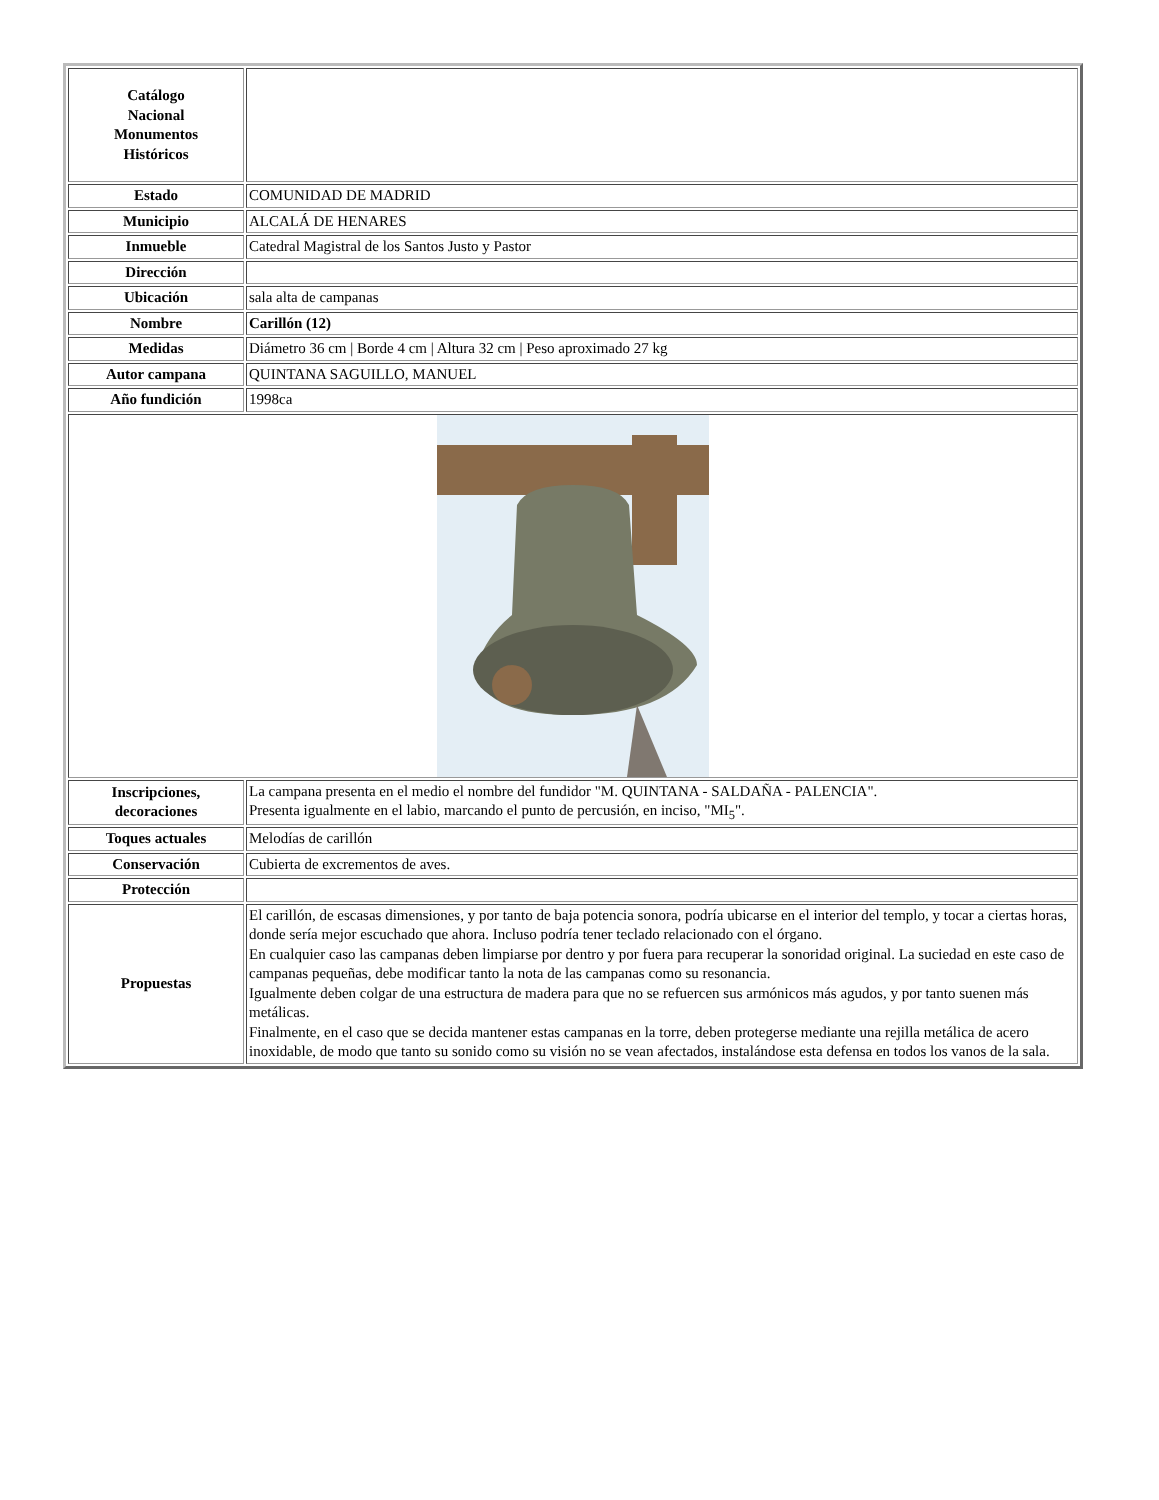| Catálogo Nacional Monumentos Históricos | |
| Estado | COMUNIDAD DE MADRID |
| Municipio | ALCALÁ DE HENARES |
| Inmueble | Catedral Magistral de los Santos Justo y Pastor |
| Dirección | |
| Ubicación | sala alta de campanas |
| Nombre | Carillón (12) |
| Medidas | Diámetro 36 cm / Borde 4 cm / Altura 32 cm / Peso aproximado 27 kg |
| Autor campana | QUINTANA SAGUILLO, MANUEL |
| Año fundición | 1998ca |
| Inscripciones, decoraciones | La campana presenta en el medio el nombre del fundidor "M. QUINTANA - SALDAÑA - PALENCIA". Presenta igualmente en el labio, marcando el punto de percusión, en inciso, "MI<sub>5</sub>". |
| Toques actuales | Melodías de carillón |
| Conservación | Cubierta de excrementos de aves. |
| Protección | |
| Propuestas | El carillón, de escasas dimensiones, y por tanto de baja potencia sonora, podría ubicarse en el interior del templo, y tocar a ciertas horas, donde sería mejor escuchado que ahora. Incluso podría tener teclado relacionado con el órgano. En cualquier caso las campanas deben limpiarse por dentro y por fuera para recuperar la sonoridad original. La suciedad en este caso de campanas pequeñas, debe modificar tanto la nota de las campanas como su resonancia. Igualmente deben colgar de una estructura de madera para que no se refuercen sus armónicos más agudos, y por tanto suenen más metálicas. Finalmente, en el caso que se decida mantener estas campanas en la torre, deben protegerse mediante una rejilla metálica de acero inoxidable, de modo que tanto su sonido como su visión no se vean afectados, instalándose esta defensa en todos los vanos de la sala. |